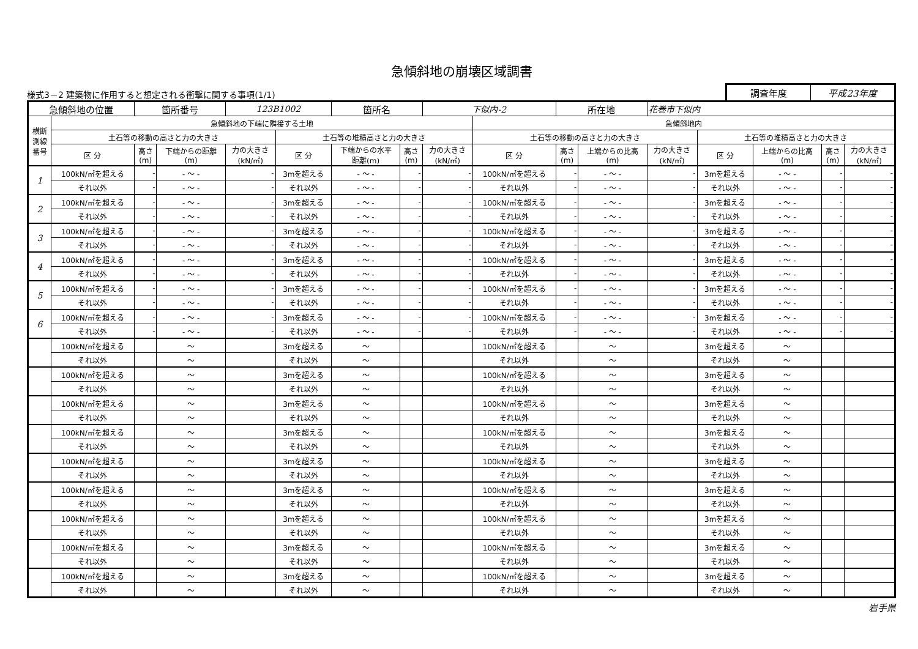急傾斜地の崩壊区域調書
様式3－2 建築物に作用すると想定される衝撃に関する事項(1/1)
調査年度 平成23年度
| 急傾斜地の位置 | | 箇所番号 | | 123B1002 | | 箇所名 | | 下似内-2 | | 所在地 | | 花巻市下似内 | | | | |
| 横断 測線 番号 | 急傾斜地の下端に隣接する土地 | | | | | | | | 急傾斜地内 | | | | | | | |
| | 土石等の移動の高さと力の大きさ | | | | 土石等の堆積高さと力の大きさ | | | | 土石等の移動の高さと力の大きさ | | | | 土石等の堆積高さと力の大きさ | | | |
| | 区 分 | 高さ (m) | 下端からの距離 (m) | 力の大きさ (kN/㎡) | 区 分 | 下端からの水平 距離(m) | 高さ (m) | 力の大きさ (kN/㎡) | 区 分 | 高さ (m) | 上端からの比高 (m) | 力の大きさ (kN/㎡) | 区 分 | 上端からの比高 (m) | 高さ (m) | 力の大きさ (kN/㎡) |
| 1 | 100kN/㎡を超える | - | - ～ - | - | 3mを超える | - ～ - | - | - | 100kN/㎡を超える | - | - ～ - | - | 3mを超える | - ～ - | - | - |
| | それ以外 | - | - ～ - | - | それ以外 | - ～ - | - | - | それ以外 | - | - ～ - | - | それ以外 | - ～ - | - | - |
| 2 | 100kN/㎡を超える | - | - ～ - | - | 3mを超える | - ～ - | - | - | 100kN/㎡を超える | - | - ～ - | - | 3mを超える | - ～ - | - | - |
| | それ以外 | - | - ～ - | - | それ以外 | - ～ - | - | - | それ以外 | - | - ～ - | - | それ以外 | - ～ - | - | - |
| 3 | 100kN/㎡を超える | - | - ～ - | - | 3mを超える | - ～ - | - | - | 100kN/㎡を超える | - | - ～ - | - | 3mを超える | - ～ - | - | - |
| | それ以外 | - | - ～ - | - | それ以外 | - ～ - | - | - | それ以外 | - | - ～ - | - | それ以外 | - ～ - | - | - |
| 4 | 100kN/㎡を超える | - | - ～ - | - | 3mを超える | - ～ - | - | - | 100kN/㎡を超える | - | - ～ - | - | 3mを超える | - ～ - | - | - |
| | それ以外 | - | - ～ - | - | それ以外 | - ～ - | - | - | それ以外 | - | - ～ - | - | それ以外 | - ～ - | - | - |
| 5 | 100kN/㎡を超える | - | - ～ - | - | 3mを超える | - ～ - | - | - | 100kN/㎡を超える | - | - ～ - | - | 3mを超える | - ～ - | - | - |
| | それ以外 | - | - ～ - | - | それ以外 | - ～ - | - | - | それ以外 | - | - ～ - | - | それ以外 | - ～ - | - | - |
| 6 | 100kN/㎡を超える | - | - ～ - | - | 3mを超える | - ～ - | - | - | 100kN/㎡を超える | - | - ～ - | - | 3mを超える | - ～ - | - | - |
| | それ以外 | - | - ～ - | - | それ以外 | - ～ - | - | - | それ以外 | - | - ～ - | - | それ以外 | - ～ - | - | - |
| | 100kN/㎡を超える | | ～ | | 3mを超える | ～ | | | 100kN/㎡を超える | | ～ | | 3mを超える | ～ | | |
| | それ以外 | | ～ | | それ以外 | ～ | | | それ以外 | | ～ | | それ以外 | ～ | | |
| | 100kN/㎡を超える | | ～ | | 3mを超える | ～ | | | 100kN/㎡を超える | | ～ | | 3mを超える | ～ | | |
| | それ以外 | | ～ | | それ以外 | ～ | | | それ以外 | | ～ | | それ以外 | ～ | | |
| | 100kN/㎡を超える | | ～ | | 3mを超える | ～ | | | 100kN/㎡を超える | | ～ | | 3mを超える | ～ | | |
| | それ以外 | | ～ | | それ以外 | ～ | | | それ以外 | | ～ | | それ以外 | ～ | | |
| | 100kN/㎡を超える | | ～ | | 3mを超える | ～ | | | 100kN/㎡を超える | | ～ | | 3mを超える | ～ | | |
| | それ以外 | | ～ | | それ以外 | ～ | | | それ以外 | | ～ | | それ以外 | ～ | | |
| | 100kN/㎡を超える | | ～ | | 3mを超える | ～ | | | 100kN/㎡を超える | | ～ | | 3mを超える | ～ | | |
| | それ以外 | | ～ | | それ以外 | ～ | | | それ以外 | | ～ | | それ以外 | ～ | | |
| | 100kN/㎡を超える | | ～ | | 3mを超える | ～ | | | 100kN/㎡を超える | | ～ | | 3mを超える | ～ | | |
| | それ以外 | | ～ | | それ以外 | ～ | | | それ以外 | | ～ | | それ以外 | ～ | | |
| | 100kN/㎡を超える | | ～ | | 3mを超える | ～ | | | 100kN/㎡を超える | | ～ | | 3mを超える | ～ | | |
| | それ以外 | | ～ | | それ以外 | ～ | | | それ以外 | | ～ | | それ以外 | ～ | | |
| | 100kN/㎡を超える | | ～ | | 3mを超える | ～ | | | 100kN/㎡を超える | | ～ | | 3mを超える | ～ | | |
| | それ以外 | | ～ | | それ以外 | ～ | | | それ以外 | | ～ | | それ以外 | ～ | | |
| | 100kN/㎡を超える | | ～ | | 3mを超える | ～ | | | 100kN/㎡を超える | | ～ | | 3mを超える | ～ | | |
| | それ以外 | | ～ | | それ以外 | ～ | | | それ以外 | | ～ | | それ以外 | ～ | | |
岩手県